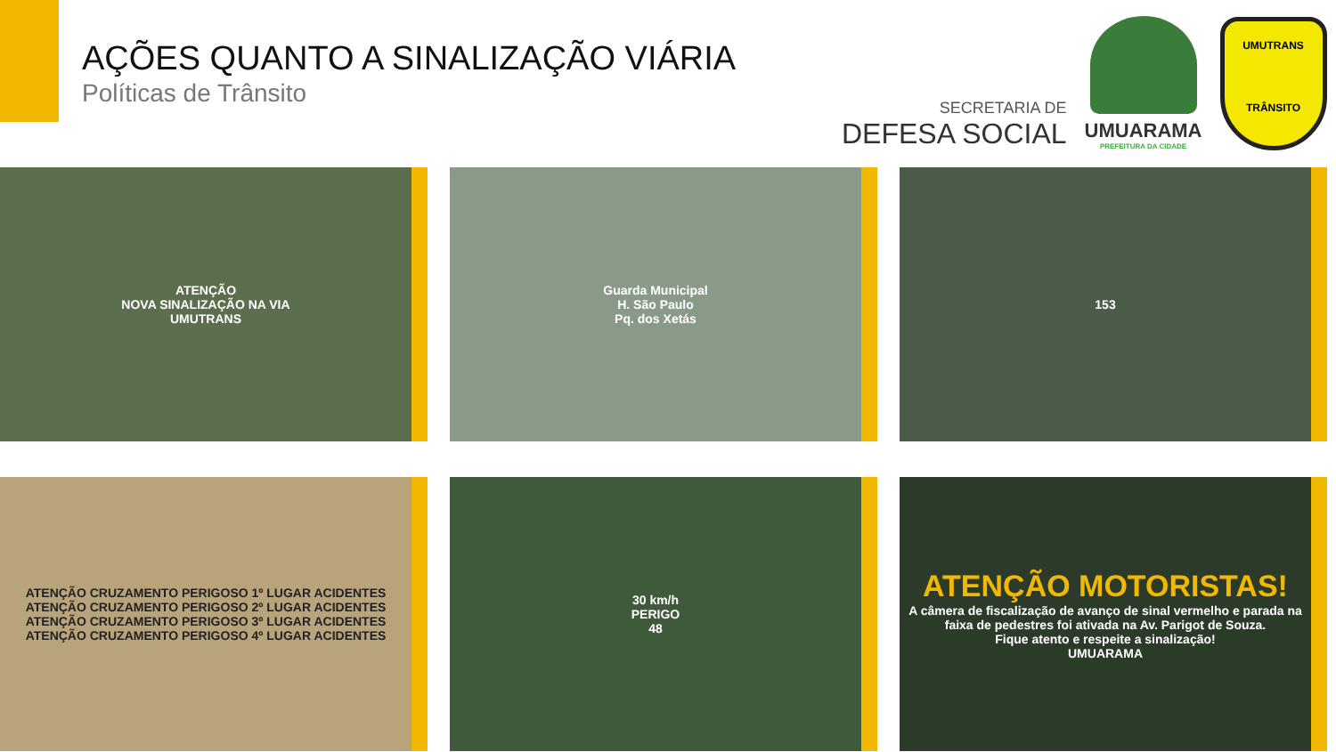AÇÕES QUANTO A SINALIZAÇÃO VIÁRIA
Políticas de Trânsito
SECRETARIA DE
DEFESA SOCIAL
UMUARAMA
PREFEITURA DA CIDADE
UMUTRANS
TRÂNSITO
ATENÇÃO
NOVA SINALIZAÇÃO NA VIA
UMUTRANS
Guarda Municipal
H. São Paulo
Pq. dos Xetás
153
ATENÇÃO CRUZAMENTO PERIGOSO 1º LUGAR ACIDENTES
ATENÇÃO CRUZAMENTO PERIGOSO 2º LUGAR ACIDENTES
ATENÇÃO CRUZAMENTO PERIGOSO 3º LUGAR ACIDENTES
ATENÇÃO CRUZAMENTO PERIGOSO 4º LUGAR ACIDENTES
30 km/h
PERIGO
48
ATENÇÃO MOTORISTAS!
A câmera de fiscalização de avanço de sinal vermelho e parada na faixa de pedestres foi ativada na Av. Parigot de Souza.
Fique atento e respeite a sinalização!
UMUARAMA